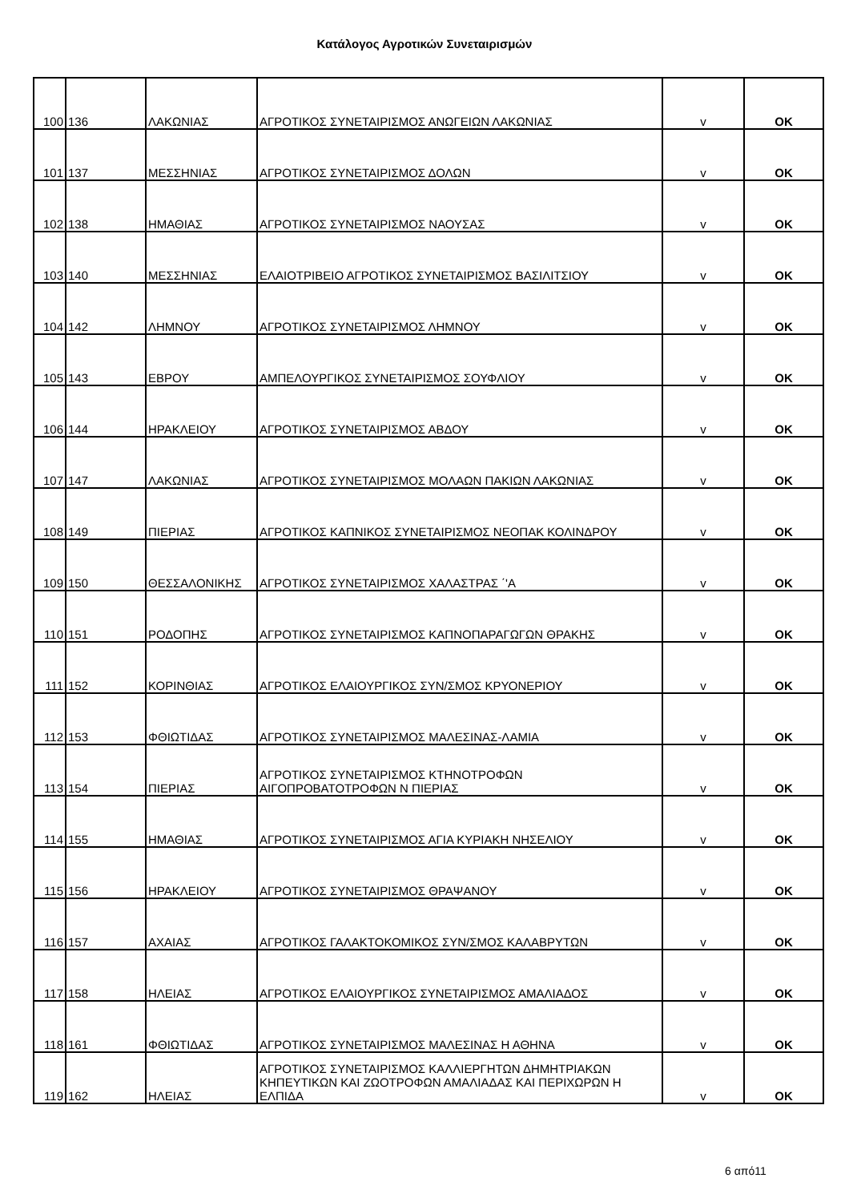Κατάλογος Αγροτικών Συνεταιρισμών
| 100 | 136 | ΛΑΚΩΝΙΑΣ | ΑΓΡΟΤΙΚΟΣ ΣΥΝΕΤΑΙΡΙΣΜΟΣ ΑΝΩΓΕΙΩΝ ΛΑΚΩΝΙΑΣ | v | OK |
| 101 | 137 | ΜΕΣΣΗΝΙΑΣ | ΑΓΡΟΤΙΚΟΣ ΣΥΝΕΤΑΙΡΙΣΜΟΣ ΔΟΛΩΝ | v | OK |
| 102 | 138 | ΗΜΑΘΙΑΣ | ΑΓΡΟΤΙΚΟΣ ΣΥΝΕΤΑΙΡΙΣΜΟΣ ΝΑΟΥΣΑΣ | v | OK |
| 103 | 140 | ΜΕΣΣΗΝΙΑΣ | ΕΛΑΙΟΤΡΙΒΕΙΟ ΑΓΡΟΤΙΚΟΣ ΣΥΝΕΤΑΙΡΙΣΜΟΣ ΒΑΣΙΛΙΤΣΙΟΥ | v | OK |
| 104 | 142 | ΛΗΜΝΟΥ | ΑΓΡΟΤΙΚΟΣ ΣΥΝΕΤΑΙΡΙΣΜΟΣ ΛΗΜΝΟΥ | v | OK |
| 105 | 143 | ΕΒΡΟΥ | ΑΜΠΕΛΟΥΡΓΙΚΟΣ ΣΥΝΕΤΑΙΡΙΣΜΟΣ ΣΟΥΦΛΙΟΥ | v | OK |
| 106 | 144 | ΗΡΑΚΛΕΙΟΥ | ΑΓΡΟΤΙΚΟΣ ΣΥΝΕΤΑΙΡΙΣΜΟΣ ΑΒΔΟΥ | v | OK |
| 107 | 147 | ΛΑΚΩΝΙΑΣ | ΑΓΡΟΤΙΚΟΣ ΣΥΝΕΤΑΙΡΙΣΜΟΣ ΜΟΛΑΩΝ ΠΑΚΙΩΝ ΛΑΚΩΝΙΑΣ | v | OK |
| 108 | 149 | ΠΙΕΡΙΑΣ | ΑΓΡΟΤΙΚΟΣ ΚΑΠΝΙΚΟΣ ΣΥΝΕΤΑΙΡΙΣΜΟΣ ΝΕΟΠΑΚ ΚΟΛΙΝΔΡΟΥ | v | OK |
| 109 | 150 | ΘΕΣΣΑΛΟΝΙΚΗΣ | ΑΓΡΟΤΙΚΟΣ ΣΥΝΕΤΑΙΡΙΣΜΟΣ ΧΑΛΑΣΤΡΑΣ ΄'Α | v | OK |
| 110 | 151 | ΡΟΔΟΠΗΣ | ΑΓΡΟΤΙΚΟΣ ΣΥΝΕΤΑΙΡΙΣΜΟΣ ΚΑΠΝΟΠΑΡΑΓΩΓΩΝ ΘΡΑΚΗΣ | v | OK |
| 111 | 152 | ΚΟΡΙΝΘΙΑΣ | ΑΓΡΟΤΙΚΟΣ ΕΛΑΙΟΥΡΓΙΚΟΣ ΣΥΝ/ΣΜΟΣ ΚΡΥΟΝΕΡΙΟΥ | v | OK |
| 112 | 153 | ΦΘΙΩΤΙΔΑΣ | ΑΓΡΟΤΙΚΟΣ ΣΥΝΕΤΑΙΡΙΣΜΟΣ ΜΑΛΕΣΙΝΑΣ-ΛΑΜΙΑ | v | OK |
| 113 | 154 | ΠΙΕΡΙΑΣ | ΑΓΡΟΤΙΚΟΣ ΣΥΝΕΤΑΙΡΙΣΜΟΣ ΚΤΗΝΟΤΡΟΦΩΝ ΑΙΓΟΠΡΟΒΑΤΟΤΡΟΦΩΝ Ν ΠΙΕΡΙΑΣ | v | OK |
| 114 | 155 | ΗΜΑΘΙΑΣ | ΑΓΡΟΤΙΚΟΣ ΣΥΝΕΤΑΙΡΙΣΜΟΣ ΑΓΙΑ ΚΥΡΙΑΚΗ ΝΗΣΕΛΙΟΥ | v | OK |
| 115 | 156 | ΗΡΑΚΛΕΙΟΥ | ΑΓΡΟΤΙΚΟΣ ΣΥΝΕΤΑΙΡΙΣΜΟΣ ΘΡΑΨΑΝΟΥ | v | OK |
| 116 | 157 | ΑΧΑΙΑΣ | ΑΓΡΟΤΙΚΟΣ ΓΑΛΑΚΤΟΚΟΜΙΚΟΣ ΣΥΝ/ΣΜΟΣ ΚΑΛΑΒΡΥΤΩΝ | v | OK |
| 117 | 158 | ΗΛΕΙΑΣ | ΑΓΡΟΤΙΚΟΣ ΕΛΑΙΟΥΡΓΙΚΟΣ ΣΥΝΕΤΑΙΡΙΣΜΟΣ ΑΜΑΛΙΑΔΟΣ | v | OK |
| 118 | 161 | ΦΘΙΩΤΙΔΑΣ | ΑΓΡΟΤΙΚΟΣ ΣΥΝΕΤΑΙΡΙΣΜΟΣ ΜΑΛΕΣΙΝΑΣ Η ΑΘΗΝΑ | v | OK |
| 119 | 162 | ΗΛΕΙΑΣ | ΑΓΡΟΤΙΚΟΣ ΣΥΝΕΤΑΙΡΙΣΜΟΣ ΚΑΛΛΙΕΡΓΗΤΩΝ ΔΗΜΗΤΡΙΑΚΩΝ ΚΗΠΕΥΤΙΚΩΝ ΚΑΙ ΖΩΟΤΡΟΦΩΝ ΑΜΑΛΙΑΔΑΣ ΚΑΙ ΠΕΡΙΧΩΡΩΝ Η ΕΛΠΙΔΑ | v | OK |
6 από11